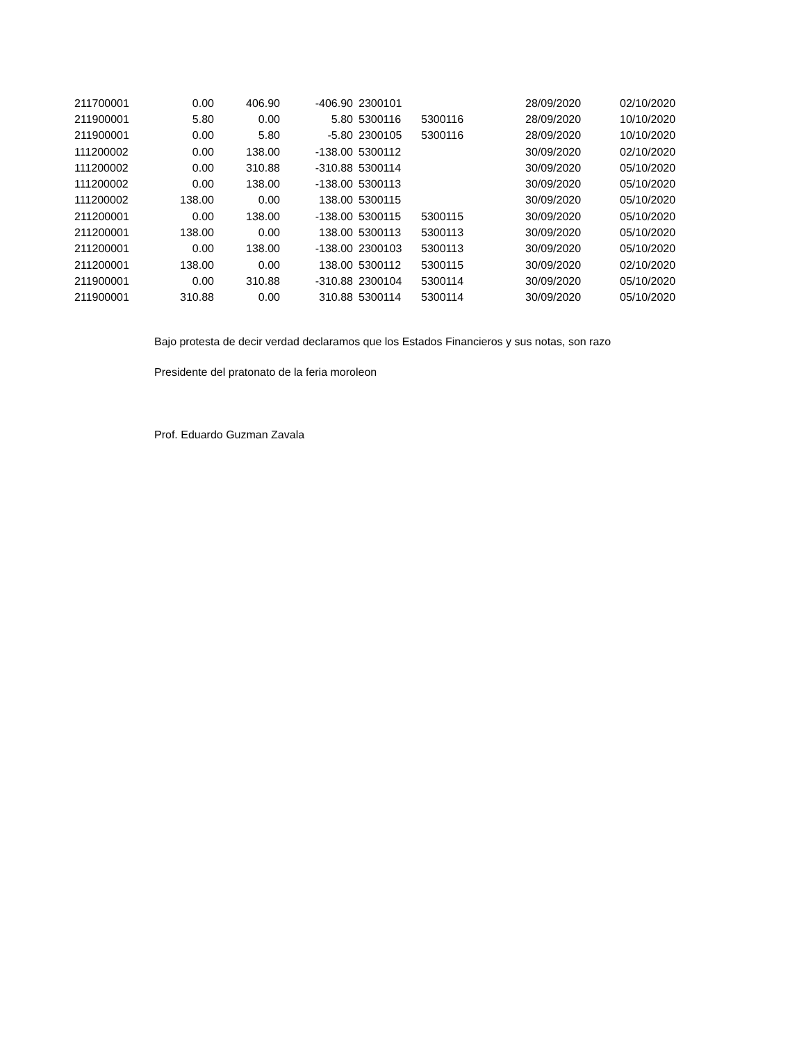| 211700001 | 0.00 | 406.90 | -406.90 | 2300101 | | 28/09/2020 | 02/10/2020 |
| 211900001 | 5.80 | 0.00 | 5.80 | 5300116 | 5300116 | 28/09/2020 | 10/10/2020 |
| 211900001 | 0.00 | 5.80 | -5.80 | 2300105 | 5300116 | 28/09/2020 | 10/10/2020 |
| 111200002 | 0.00 | 138.00 | -138.00 | 5300112 | | 30/09/2020 | 02/10/2020 |
| 111200002 | 0.00 | 310.88 | -310.88 | 5300114 | | 30/09/2020 | 05/10/2020 |
| 111200002 | 0.00 | 138.00 | -138.00 | 5300113 | | 30/09/2020 | 05/10/2020 |
| 111200002 | 138.00 | 0.00 | 138.00 | 5300115 | | 30/09/2020 | 05/10/2020 |
| 211200001 | 0.00 | 138.00 | -138.00 | 5300115 | 5300115 | 30/09/2020 | 05/10/2020 |
| 211200001 | 138.00 | 0.00 | 138.00 | 5300113 | 5300113 | 30/09/2020 | 05/10/2020 |
| 211200001 | 0.00 | 138.00 | -138.00 | 2300103 | 5300113 | 30/09/2020 | 05/10/2020 |
| 211200001 | 138.00 | 0.00 | 138.00 | 5300112 | 5300115 | 30/09/2020 | 02/10/2020 |
| 211900001 | 0.00 | 310.88 | -310.88 | 2300104 | 5300114 | 30/09/2020 | 05/10/2020 |
| 211900001 | 310.88 | 0.00 | 310.88 | 5300114 | 5300114 | 30/09/2020 | 05/10/2020 |
Bajo protesta de decir verdad declaramos que los Estados Financieros y sus notas, son razo
Presidente del pratonato de la feria moroleon
Prof. Eduardo Guzman Zavala